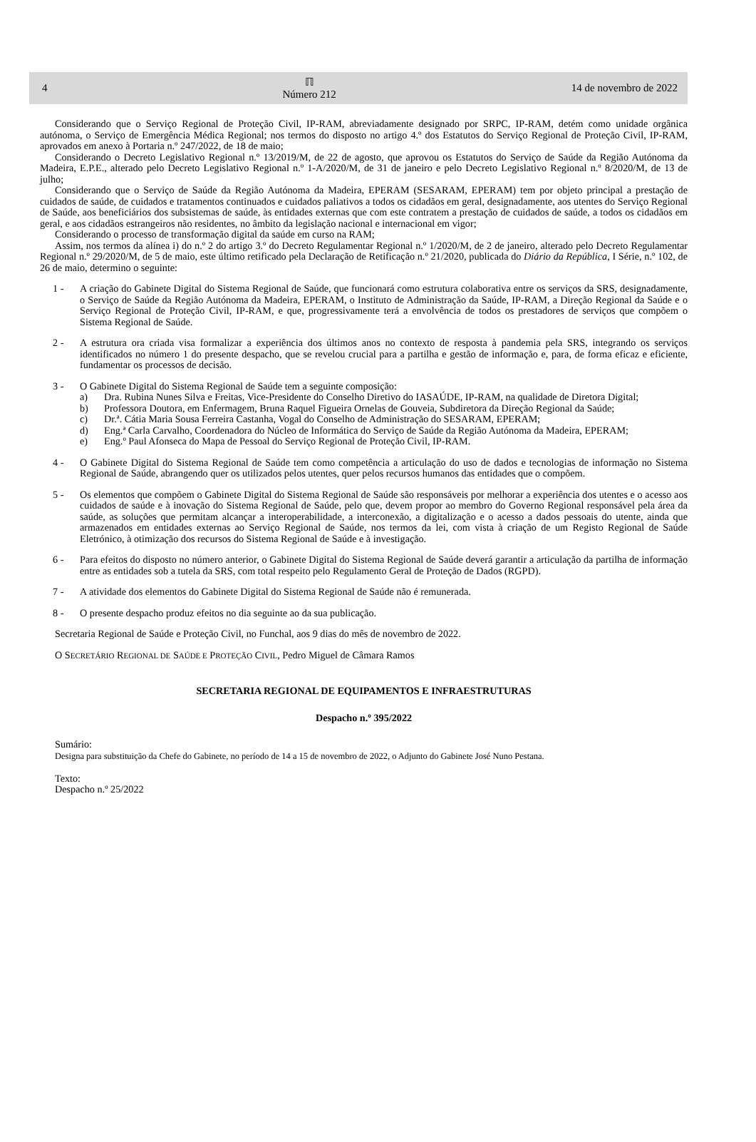4
ℿ
Número 212
14 de novembro de 2022
Considerando que o Serviço Regional de Proteção Civil, IP-RAM, abreviadamente designado por SRPC, IP-RAM, detém como unidade orgânica autónoma, o Serviço de Emergência Médica Regional; nos termos do disposto no artigo 4.º dos Estatutos do Serviço Regional de Proteção Civil, IP-RAM, aprovados em anexo à Portaria n.º 247/2022, de 18 de maio;
Considerando o Decreto Legislativo Regional n.º 13/2019/M, de 22 de agosto, que aprovou os Estatutos do Serviço de Saúde da Região Autónoma da Madeira, E.P.E., alterado pelo Decreto Legislativo Regional n.º 1-A/2020/M, de 31 de janeiro e pelo Decreto Legislativo Regional n.º 8/2020/M, de 13 de julho;
Considerando que o Serviço de Saúde da Região Autónoma da Madeira, EPERAM (SESARAM, EPERAM) tem por objeto principal a prestação de cuidados de saúde, de cuidados e tratamentos continuados e cuidados paliativos a todos os cidadãos em geral, designadamente, aos utentes do Serviço Regional de Saúde, aos beneficiários dos subsistemas de saúde, às entidades externas que com este contratem a prestação de cuidados de saúde, a todos os cidadãos em geral, e aos cidadãos estrangeiros não residentes, no âmbito da legislação nacional e internacional em vigor;
Considerando o processo de transformação digital da saúde em curso na RAM;
Assim, nos termos da alínea i) do n.º 2 do artigo 3.º do Decreto Regulamentar Regional n.º 1/2020/M, de 2 de janeiro, alterado pelo Decreto Regulamentar Regional n.º 29/2020/M, de 5 de maio, este último retificado pela Declaração de Retificação n.º 21/2020, publicada do Diário da República, I Série, n.º 102, de 26 de maio, determino o seguinte:
1 - A criação do Gabinete Digital do Sistema Regional de Saúde, que funcionará como estrutura colaborativa entre os serviços da SRS, designadamente, o Serviço de Saúde da Região Autónoma da Madeira, EPERAM, o Instituto de Administração da Saúde, IP-RAM, a Direção Regional da Saúde e o Serviço Regional de Proteção Civil, IP-RAM, e que, progressivamente terá a envolvência de todos os prestadores de serviços que compõem o Sistema Regional de Saúde.
2 - A estrutura ora criada visa formalizar a experiência dos últimos anos no contexto de resposta à pandemia pela SRS, integrando os serviços identificados no número 1 do presente despacho, que se revelou crucial para a partilha e gestão de informação e, para, de forma eficaz e eficiente, fundamentar os processos de decisão.
3 - O Gabinete Digital do Sistema Regional de Saúde tem a seguinte composição:
a) Dra. Rubina Nunes Silva e Freitas, Vice-Presidente do Conselho Diretivo do IASAÚDE, IP-RAM, na qualidade de Diretora Digital;
b) Professora Doutora, em Enfermagem, Bruna Raquel Figueira Ornelas de Gouveia, Subdiretora da Direção Regional da Saúde;
c) Dr.ª. Cátia Maria Sousa Ferreira Castanha, Vogal do Conselho de Administração do SESARAM, EPERAM;
d) Eng.ª Carla Carvalho, Coordenadora do Núcleo de Informática do Serviço de Saúde da Região Autónoma da Madeira, EPERAM;
e) Eng.º Paul Afonseca do Mapa de Pessoal do Serviço Regional de Proteção Civil, IP-RAM.
4 - O Gabinete Digital do Sistema Regional de Saúde tem como competência a articulação do uso de dados e tecnologias de informação no Sistema Regional de Saúde, abrangendo quer os utilizados pelos utentes, quer pelos recursos humanos das entidades que o compõem.
5 - Os elementos que compõem o Gabinete Digital do Sistema Regional de Saúde são responsáveis por melhorar a experiência dos utentes e o acesso aos cuidados de saúde e à inovação do Sistema Regional de Saúde, pelo que, devem propor ao membro do Governo Regional responsável pela área da saúde, as soluções que permitam alcançar a interoperabilidade, a interconexão, a digitalização e o acesso a dados pessoais do utente, ainda que armazenados em entidades externas ao Serviço Regional de Saúde, nos termos da lei, com vista à criação de um Registo Regional de Saúde Eletrónico, à otimização dos recursos do Sistema Regional de Saúde e à investigação.
6 - Para efeitos do disposto no número anterior, o Gabinete Digital do Sistema Regional de Saúde deverá garantir a articulação da partilha de informação entre as entidades sob a tutela da SRS, com total respeito pelo Regulamento Geral de Proteção de Dados (RGPD).
7 - A atividade dos elementos do Gabinete Digital do Sistema Regional de Saúde não é remunerada.
8 - O presente despacho produz efeitos no dia seguinte ao da sua publicação.
Secretaria Regional de Saúde e Proteção Civil, no Funchal, aos 9 dias do mês de novembro de 2022.
O SECRETÁRIO REGIONAL DE SAÚDE E PROTEÇÃO CIVIL, Pedro Miguel de Câmara Ramos
SECRETARIA REGIONAL DE EQUIPAMENTOS E INFRAESTRUTURAS
Despacho n.º 395/2022
Sumário:
Designa para substituição da Chefe do Gabinete, no período de 14 a 15 de novembro de 2022, o Adjunto do Gabinete José Nuno Pestana.
Texto:
Despacho n.º 25/2022